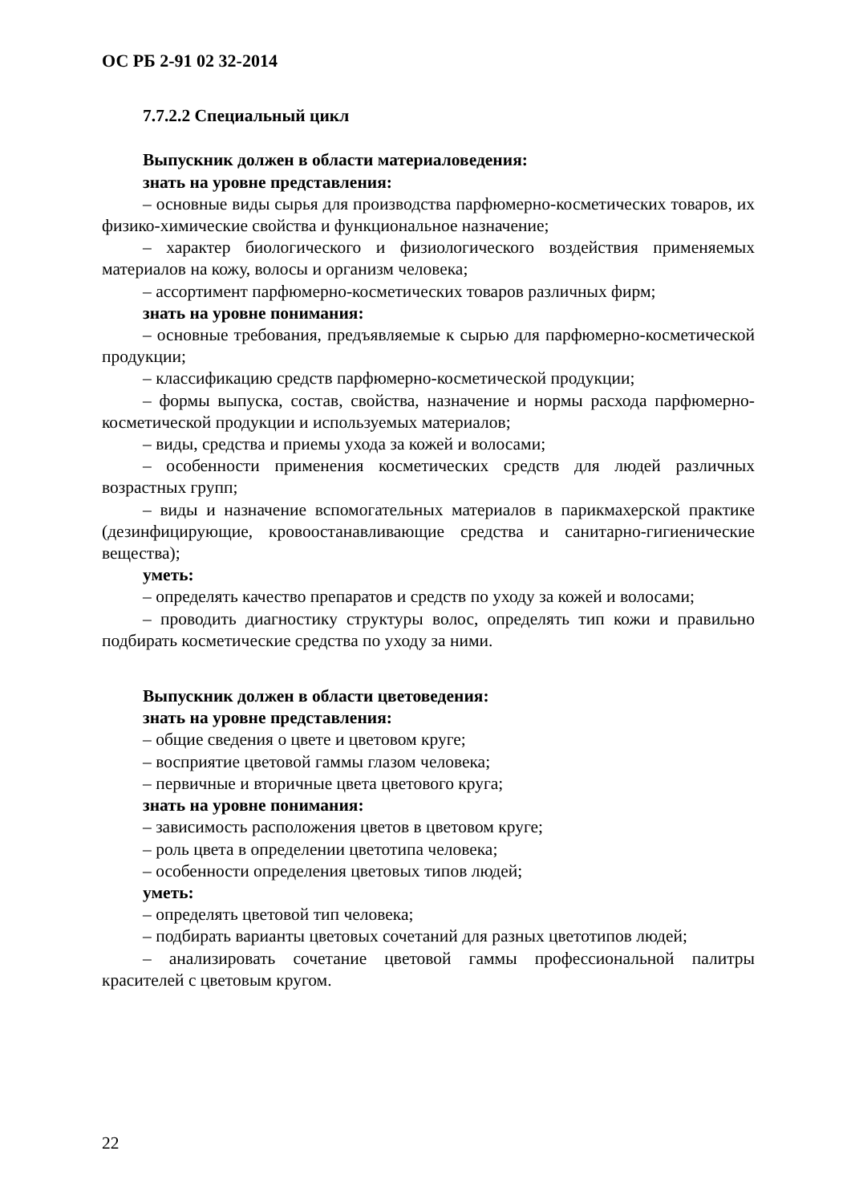ОС РБ 2-91 02 32-2014
7.7.2.2 Специальный цикл
Выпускник должен в области материаловедения:
знать на уровне представления:
– основные виды сырья для производства парфюмерно-косметических товаров, их физико-химические свойства и функциональное назначение;
– характер биологического и физиологического воздействия применяемых материалов на кожу, волосы и организм человека;
– ассортимент парфюмерно-косметических товаров различных фирм;
знать на уровне понимания:
– основные требования, предъявляемые к сырью для парфюмерно-косметической продукции;
– классификацию средств парфюмерно-косметической продукции;
– формы выпуска, состав, свойства, назначение и нормы расхода парфюмерно-косметической продукции и используемых материалов;
– виды, средства и приемы ухода за кожей и волосами;
– особенности применения косметических средств для людей различных возрастных групп;
– виды и назначение вспомогательных материалов в парикмахерской практике (дезинфицирующие, кровоостанавливающие средства и санитарно-гигиенические вещества);
уметь:
– определять качество препаратов и средств по уходу за кожей и волосами;
– проводить диагностику структуры волос, определять тип кожи и правильно подбирать косметические средства по уходу за ними.
Выпускник должен в области цветоведения:
знать на уровне представления:
– общие сведения о цвете и цветовом круге;
– восприятие цветовой гаммы глазом человека;
– первичные и вторичные цвета цветового круга;
знать на уровне понимания:
– зависимость расположения цветов в цветовом круге;
– роль цвета в определении цветотипа человека;
– особенности определения цветовых типов людей;
уметь:
– определять цветовой тип человека;
– подбирать варианты цветовых сочетаний для разных цветотипов людей;
– анализировать сочетание цветовой гаммы профессиональной палитры красителей с цветовым кругом.
22